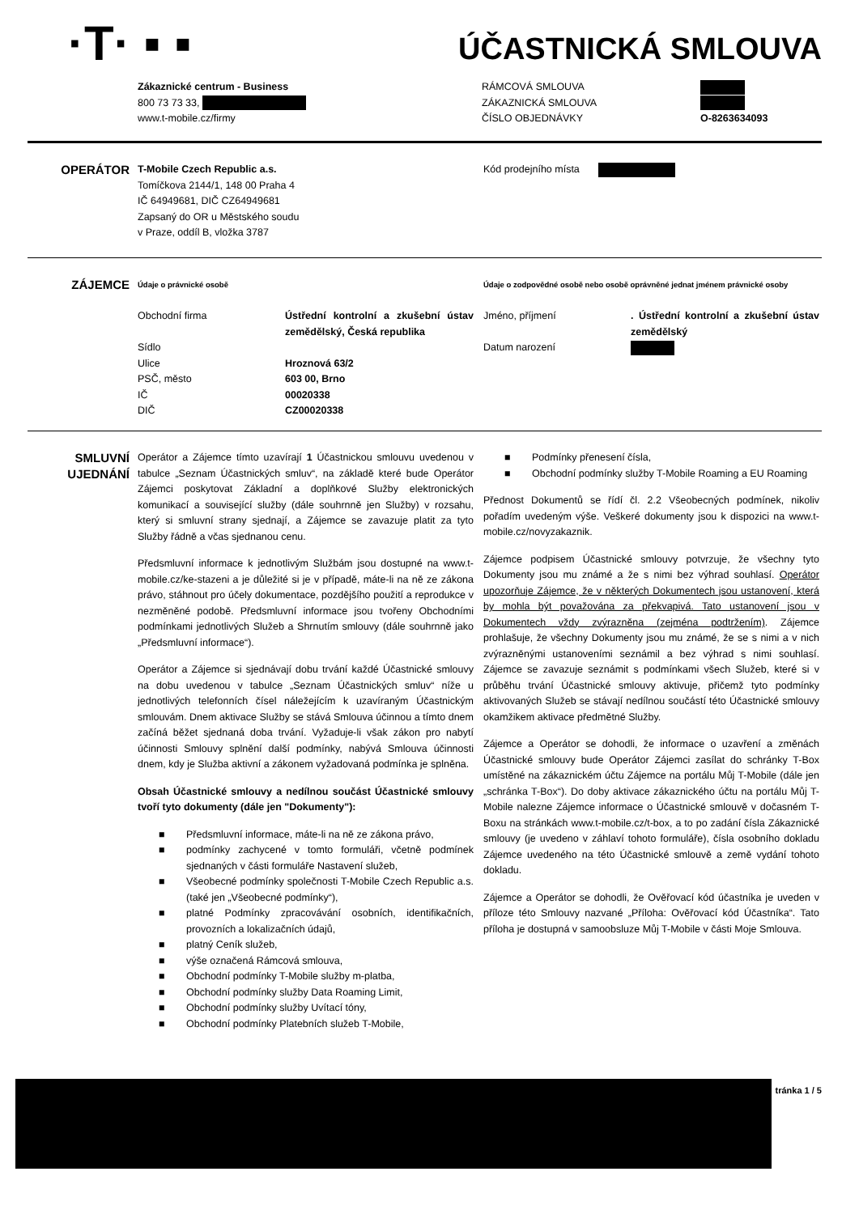·T· ▪ ▪ ÚČASTNICKÁ SMLOUVA
Zákaznické centrum - Business
800 73 73 33,
www.t-mobile.cz/firmy
RÁMCOVÁ SMLOUVA
ZÁKAZNICKÁ SMLOUVA
ČÍSLO OBJEDNÁVKY
O-8263634093
OPERÁTOR
T-Mobile Czech Republic a.s.
Tomíčkova 2144/1, 148 00 Praha 4
IČ 64949681, DIČ CZ64949681
Zapsaný do OR u Městského soudu
v Praze, oddíl B, vložka 3787
Kód prodejního místa
ZÁJEMCE
Údaje o právnické osobě
| Obchodní firma | Ústřední kontrolní a zkušební ústav zemědělský, Česká republika |
| Sídlo | |
| Ulice | Hroznová 63/2 |
| PSČ, město | 603 00, Brno |
| IČ | 00020338 |
| DIČ | CZ00020338 |
Údaje o zodpovědné osobě nebo osobě oprávněné jednat jménem právnické osoby
| Jméno, příjmení | . Ústřední kontrolní a zkušební ústav zemědělský |
| Datum narození | |
SMLUVNÍ UJEDNÁNÍ
Operátor a Zájemce tímto uzavírají 1 Účastnickou smlouvu uvedenou v tabulce „Seznam Účastnických smluv“, na základě které bude Operátor Zájemci poskytovat Základní a doplňkové Služby elektronických komunikací a související služby (dále souhrnně jen Služby) v rozsahu, který si smluvní strany sjednají, a Zájemce se zavazuje platit za tyto Služby řádně a včas sjednanou cenu.
Předsmluvní informace k jednotlivým Službám jsou dostupné na www.t-mobile.cz/ke-stazeni a je důležité si je v případě, máte-li na ně ze zákona právo, stáhnout pro účely dokumentace, pozdějšího použití a reprodukce v nezměněné podobě. Předsmluvní informace jsou tvořeny Obchodními podmínkami jednotlivých Služeb a Shrnutím smlouvy (dále souhrnně jako „Předsmluvní informace“).
Operátor a Zájemce si sjednávají dobu trvání každé Účastnické smlouvy na dobu uvedenou v tabulce „Seznam Účastnických smluv“ níže u jednotlivých telefonních čísel náležejícím k uzavíraným Účastnickým smlouvám. Dnem aktivace Služby se stává Smlouva účinnou a tímto dnem začíná běžet sjednaná doba trvání. Vyžaduje-li však zákon pro nabytí účinnosti Smlouvy splnění další podmínky, nabývá Smlouva účinnosti dnem, kdy je Služba aktivní a zákonem vyžadovaná podmínka je splněna.
Obsah Účastnické smlouvy a nedílnou součást Účastnické smlouvy tvoří tyto dokumenty (dále jen "Dokumenty"):
■ Předsmluvní informace, máte-li na ně ze zákona právo,
■ podmínky zachycené v tomto formuláři, včetně podmínek sjednaných v části formuláře Nastavení služeb,
■ Všeobecné podmínky společnosti T-Mobile Czech Republic a.s. (také jen „Všeobecné podmínky“),
■ platné Podmínky zpracovávání osobních, identifikačních, provozních a lokalizačních údajů,
■ platný Ceník služeb,
■ výše označená Rámcová smlouva,
■ Obchodní podmínky T-Mobile služby m-platba,
■ Obchodní podmínky služby Data Roaming Limit,
■ Obchodní podmínky služby Uvítací tóny,
■ Obchodní podmínky Platebních služeb T-Mobile,
■ Podmínky přenesení čísla,
■ Obchodní podmínky služby T-Mobile Roaming a EU Roaming
Přednost Dokumentů se řídí čl. 2.2 Všeobecných podmínek, nikoliv pořadím uvedeným výše. Veškeré dokumenty jsou k dispozici na www.t-mobile.cz/novyzakaznik.
Zájemce podpisem Účastnické smlouvy potvrzuje, že všechny tyto Dokumenty jsou mu známé a že s nimi bez výhrad souhlasí. Operátor upozorňuje Zájemce, že v některých Dokumentech jsou ustanovení, která by mohla být považována za překvapivá. Tato ustanovení jsou v Dokumentech vždy zvýrazněna (zejména podtržením). Zájemce prohlašuje, že všechny Dokumenty jsou mu známé, že se s nimi a v nich zvýrazněnými ustanoveními seznámil a bez výhrad s nimi souhlasí. Zájemce se zavazuje seznámit s podmínkami všech Služeb, které si v průběhu trvání Účastnické smlouvy aktivuje, přičemž tyto podmínky aktivovaných Služeb se stávají nedílnou součástí této Účastnické smlouvy okamžikem aktivace předmětné Služby.
Zájemce a Operátor se dohodli, že informace o uzavření a změnách Účastnické smlouvy bude Operátor Zájemci zasílat do schránky T-Box umístěné na zákaznickém účtu Zájemce na portálu Můj T-Mobile (dále jen „schránka T-Box“). Do doby aktivace zákaznického účtu na portálu Můj T-Mobile nalezne Zájemce informace o Účastnické smlouvě v dočasném T-Boxu na stránkách www.t-mobile.cz/t-box, a to po zadání čísla Zákaznické smlouvy (je uvedeno v záhlaví tohoto formuláře), čísla osobního dokladu Zájemce uvedeného na této Účastnické smlouvě a země vydání tohoto dokladu.
Zájemce a Operátor se dohodli, že Ověřovací kód účastníka je uveden v příloze této Smlouvy nazvané „Příloha: Ověřovací kód Účastníka“. Tato příloha je dostupná v samoobsluze Můj T-Mobile v části Moje Smlouva.
tránka 1 / 5